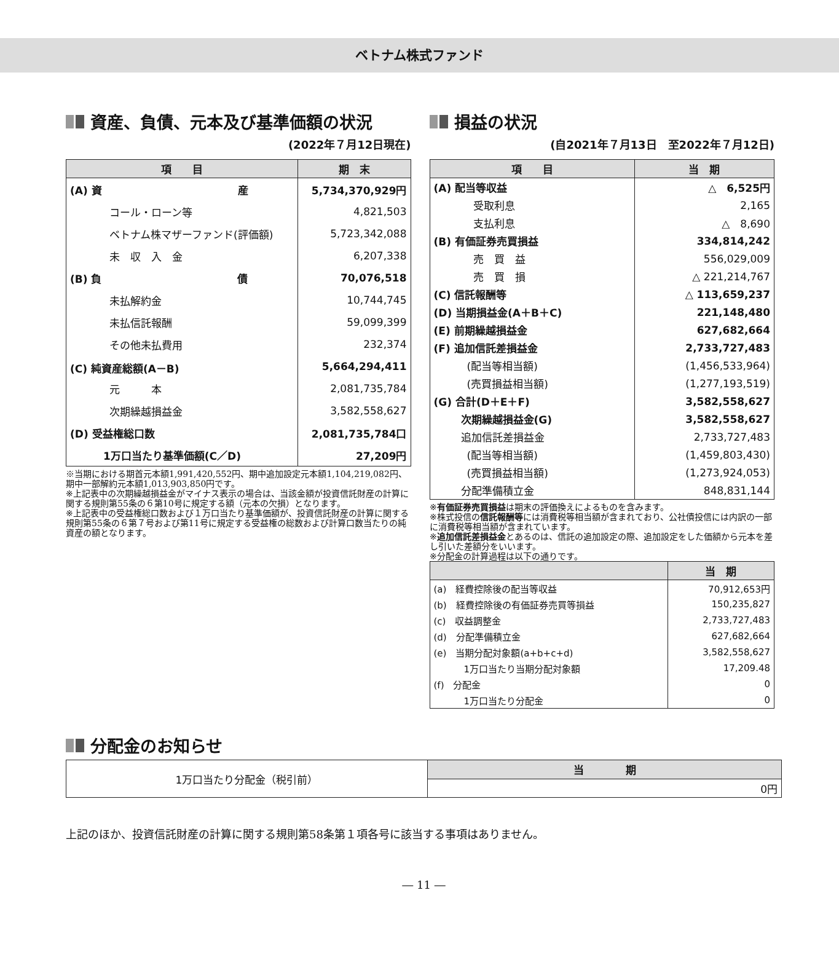ベトナム株式ファンド
資産、負債、元本及び基準価額の状況
(2022年７月12日現在)
| 項 目 | 期 末 |
| --- | --- |
| (A) 資 産 | 5,734,370,929円 |
| コール・ローン等 | 4,821,503 |
| ベトナム株マザーファンド(評価額) | 5,723,342,088 |
| 未 収 入 金 | 6,207,338 |
| (B) 負 債 | 70,076,518 |
| 未払解約金 | 10,744,745 |
| 未払信託報酬 | 59,099,399 |
| その他未払費用 | 232,374 |
| (C) 純資産総額(A－B) | 5,664,294,411 |
| 元 本 | 2,081,735,784 |
| 次期繰越損益金 | 3,582,558,627 |
| (D) 受益権総口数 | 2,081,735,784口 |
| 1万口当たり基準価額(C／D) | 27,209円 |
※当期における期首元本額1,991,420,552円、期中追加設定元本額1,104,219,082円、期中一部解約元本額1,013,903,850円です。
※上記表中の次期繰越損益金がマイナス表示の場合は、当該金額が投資信託財産の計算に関する規則第55条の６第10号に規定する額（元本の欠損）となります。
※上記表中の受益権総口数および１万口当たり基準価額が、投資信託財産の計算に関する規則第55条の６第７号および第11号に規定する受益権の総数および計算口数当たりの純資産の額となります。
損益の状況
(自2021年７月13日　至2022年７月12日)
| 項 目 | 当 期 |
| --- | --- |
| (A) 配当等収益 | △ 6,525円 |
| 受取利息 | 2,165 |
| 支払利息 | △ 8,690 |
| (B) 有価証券売買損益 | 334,814,242 |
| 売 買 益 | 556,029,009 |
| 売 買 損 | △ 221,214,767 |
| (C) 信託報酬等 | △ 113,659,237 |
| (D) 当期損益金(A＋B＋C) | 221,148,480 |
| (E) 前期繰越損益金 | 627,682,664 |
| (F) 追加信託差損益金 | 2,733,727,483 |
| (配当等相当額) | (1,456,533,964) |
| (売買損益相当額) | (1,277,193,519) |
| (G) 合計(D＋E＋F) | 3,582,558,627 |
| 次期繰越損益金(G) | 3,582,558,627 |
| 追加信託差損益金 | 2,733,727,483 |
| (配当等相当額) | (1,459,803,430) |
| (売買損益相当額) | (1,273,924,053) |
| 分配準備積立金 | 848,831,144 |
※有価証券売買損益は期末の評価換えによるものを含みます。
※株式投信の信託報酬等には消費税等相当額が含まれており、公社債投信には内訳の一部に消費税等相当額が含まれています。
※追加信託差損益金とあるのは、信託の追加設定の際、追加設定をした価額から元本を差し引いた差額分をいいます。
※分配金の計算過程は以下の通りです。
| | 当 期 |
| --- | --- |
| (a) 経費控除後の配当等収益 | 70,912,653円 |
| (b) 経費控除後の有価証券売買等損益 | 150,235,827 |
| (c) 収益調整金 | 2,733,727,483 |
| (d) 分配準備積立金 | 627,682,664 |
| (e) 当期分配対象額(a+b+c+d) | 3,582,558,627 |
| 1万口当たり当期分配対象額 | 17,209.48 |
| (f) 分配金 | 0 |
| 1万口当たり分配金 | 0 |
分配金のお知らせ
| 1万口当たり分配金（税引前） | 当 期 |
| | 0円 |
上記のほか、投資信託財産の計算に関する規則第58条第１項各号に該当する事項はありません。
― 11 ―